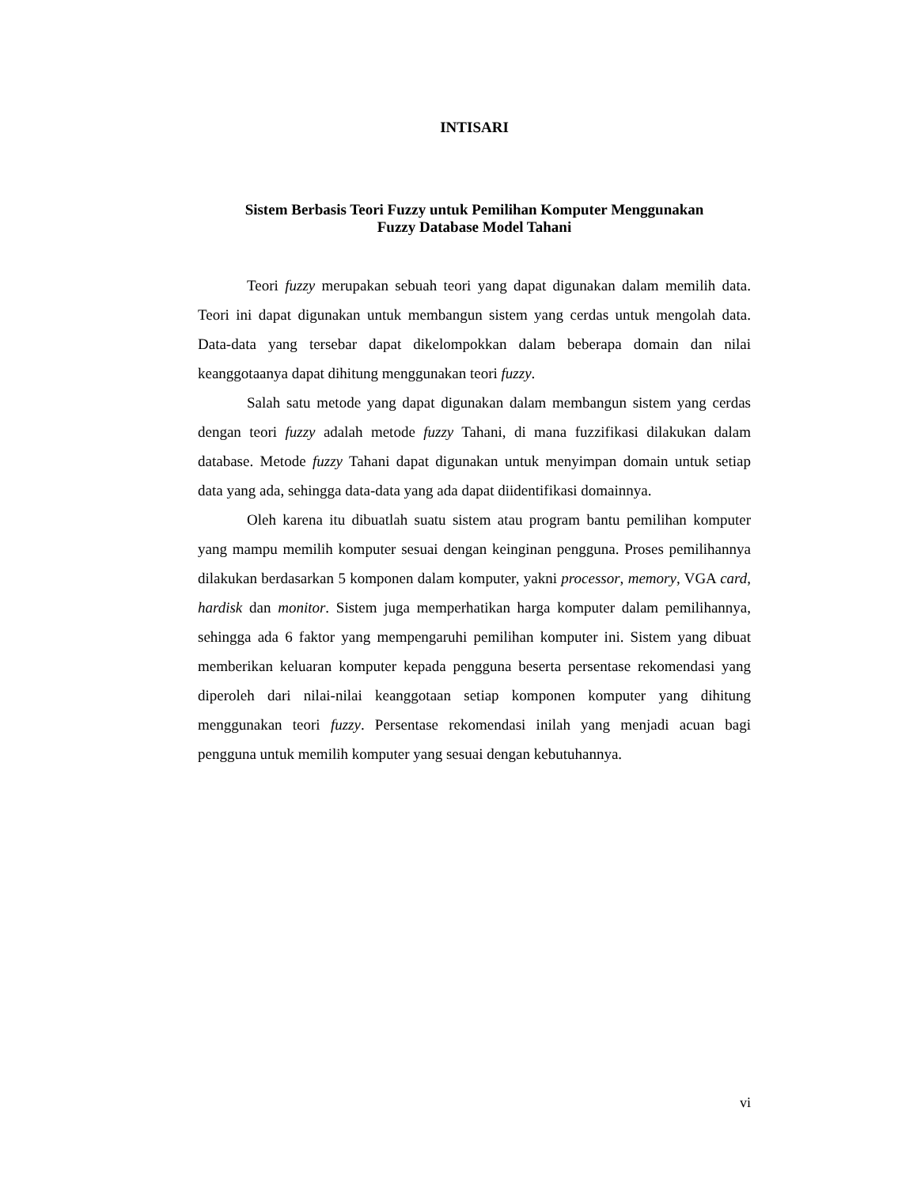INTISARI
Sistem Berbasis Teori Fuzzy untuk Pemilihan Komputer Menggunakan
Fuzzy Database Model Tahani
Teori fuzzy merupakan sebuah teori yang dapat digunakan dalam memilih data. Teori ini dapat digunakan untuk membangun sistem yang cerdas untuk mengolah data. Data-data yang tersebar dapat dikelompokkan dalam beberapa domain dan nilai keanggotaanya dapat dihitung menggunakan teori fuzzy.
Salah satu metode yang dapat digunakan dalam membangun sistem yang cerdas dengan teori fuzzy adalah metode fuzzy Tahani, di mana fuzzifikasi dilakukan dalam database. Metode fuzzy Tahani dapat digunakan untuk menyimpan domain untuk setiap data yang ada, sehingga data-data yang ada dapat diidentifikasi domainnya.
Oleh karena itu dibuatlah suatu sistem atau program bantu pemilihan komputer yang mampu memilih komputer sesuai dengan keinginan pengguna. Proses pemilihannya dilakukan berdasarkan 5 komponen dalam komputer, yakni processor, memory, VGA card, hardisk dan monitor. Sistem juga memperhatikan harga komputer dalam pemilihannya, sehingga ada 6 faktor yang mempengaruhi pemilihan komputer ini. Sistem yang dibuat memberikan keluaran komputer kepada pengguna beserta persentase rekomendasi yang diperoleh dari nilai-nilai keanggotaan setiap komponen komputer yang dihitung menggunakan teori fuzzy. Persentase rekomendasi inilah yang menjadi acuan bagi pengguna untuk memilih komputer yang sesuai dengan kebutuhannya.
vi